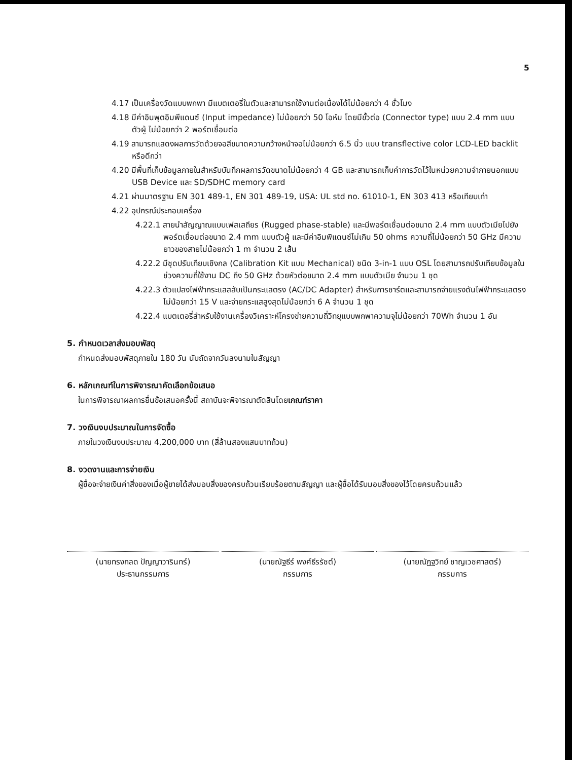5
4.17 เป็นเครื่องวัดแบบพกพา มีแบตเตอรี่ในตัวและสามารถใช้งานต่อเนื่องได้ไม่น้อยกว่า 4 ชั่วโมง
4.18 มีค่าอินพุตอิมพีแดนซ์ (Input impedance) ไม่น้อยกว่า 50 โอห์ม โดยมีขั้วต่อ (Connector type) แบบ 2.4 mm แบบตัวผู้ ไม่น้อยกว่า 2 พอร์ตเชื่อมต่อ
4.19 สามารถแสดงผลการวัดด้วยจอสีขนาดความกว้างหน้าจอไม่น้อยกว่า 6.5 นิ้ว แบบ transflective color LCD-LED backlit หรือดีกว่า
4.20 มีพื้นที่เก็บข้อมูลภายในสำหรับบันทึกผลการวัดขนาดไม่น้อยกว่า 4 GB และสามารถเก็บค่าการวัดไว้ในหน่วยความจำภายนอกแบบ USB Device และ SD/SDHC memory card
4.21 ผ่านมาตรฐาน EN 301 489-1, EN 301 489-19, USA: UL std no. 61010-1, EN 303 413 หรือเทียบเท่า
4.22 อุปกรณ์ประกอบเครื่อง
4.22.1 สายนำสัญญาณแบบเฟสเสถียร (Rugged phase-stable) และมีพอร์ตเชื่อมต่อขนาด 2.4 mm แบบตัวเมียไปยังพอร์ตเชื่อมต่อขนาด 2.4 mm แบบตัวผู้ และมีค่าอิมพิแดนซ์ไม่เกิน 50 ohms ความถี่ไม่น้อยกว่า 50 GHz มีความยาวของสายไม่น้อยกว่า 1 m จำนวน 2 เส้น
4.22.2 มีชุดปรับเทียบเชิงกล (Calibration Kit แบบ Mechanical) ชนิด 3-in-1 แบบ OSL โดยสามารถปรับเทียบข้อมูลในช่วงความถี่ใช้งาน DC ถึง 50 GHz ด้วยหัวต่อขนาด 2.4 mm แบบตัวเมีย จำนวน 1 ชุด
4.22.3 ตัวแปลงไฟฟ้ากระแสสลับเป็นกระแสตรง (AC/DC Adapter) สำหรับการชาร์ตและสามารถจ่ายแรงดันไฟฟ้ากระแสตรงไม่น้อยกว่า 15 V และจ่ายกระแสสูงสุดไม่น้อยกว่า 6 A จำนวน 1 ชุด
4.22.4 แบตเตอรี่สำหรับใช้งานเครื่องวิเคราะห์โครงข่ายความถี่วิทยุแบบพกพาความจุไม่น้อยกว่า 70Wh จำนวน 1 อัน
5. กำหนดเวลาส่งมอบพัสดุ
กำหนดส่งมอบพัสดุภายใน 180 วัน นับถัดจากวันลงนามในสัญญา
6. หลักเกณฑ์ในการพิจารณาคัดเลือกข้อเสนอ
ในการพิจารณาผลการยื่นข้อเสนอครั้งนี้ สถาบันจะพิจารณาตัดสินโดยเกณฑ์ราคา
7. วงเงินงบประมาณในการจัดซื้อ
ภายในวงเงินงบประมาณ 4,200,000 บาท (สี่ล้านสองแสนบาทถ้วน)
8. งวดงานและการจ่ายเงิน
ผู้ซื้อจะจ่ายเงินค่าสิ่งของเมื่อผู้ขายได้ส่งมอบสิ่งของครบถ้วนเรียบร้อยตามสัญญา และผู้ซื้อได้รับมอบสิ่งของไว้โดยครบถ้วนแล้ว
(นายทรงกลด ปัญญาวารินทร์)
ประธานกรรมการ
(นายณัฐธีร์ พงศ์ธีรรัชต์)
กรรมการ
(นายณัฏฐวิทย์ ชาญเวชศาสตร์)
กรรมการ